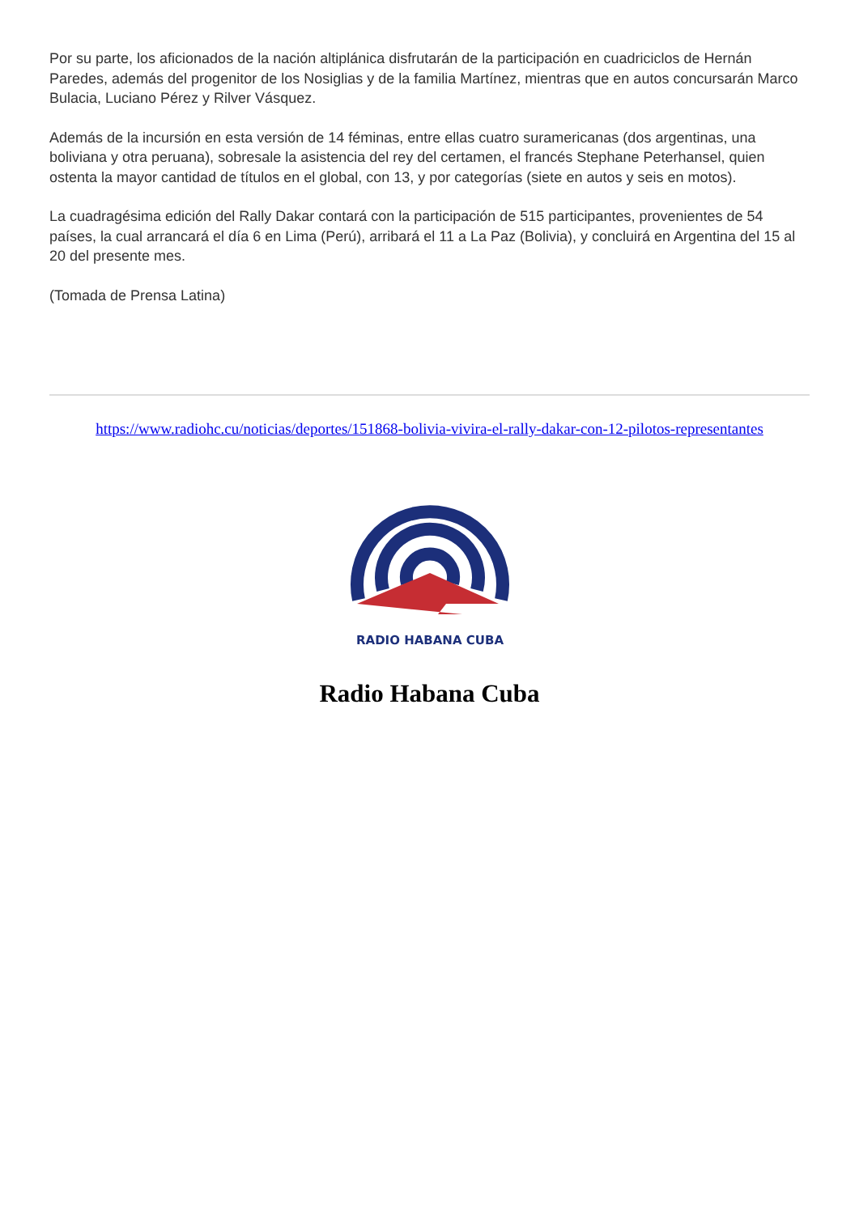Por su parte, los aficionados de la nación altiplánica disfrutarán de la participación en cuadriciclos de Hernán Paredes, además del progenitor de los Nosiglias y de la familia Martínez, mientras que en autos concursarán Marco Bulacia, Luciano Pérez y Rilver Vásquez.
Además de la incursión en esta versión de 14 féminas, entre ellas cuatro suramericanas (dos argentinas, una boliviana y otra peruana), sobresale la asistencia del rey del certamen, el francés Stephane Peterhansel, quien ostenta la mayor cantidad de títulos en el global, con 13, y por categorías (siete en autos y seis en motos).
La cuadragésima edición del Rally Dakar contará con la participación de 515 participantes, provenientes de 54 países, la cual arrancará el día 6 en Lima (Perú), arribará el 11 a La Paz (Bolivia), y concluirá en Argentina del 15 al 20 del presente mes.
(Tomada de Prensa Latina)
https://www.radiohc.cu/noticias/deportes/151868-bolivia-vivira-el-rally-dakar-con-12-pilotos-representantes
RADIO HABANA CUBA
Radio Habana Cuba